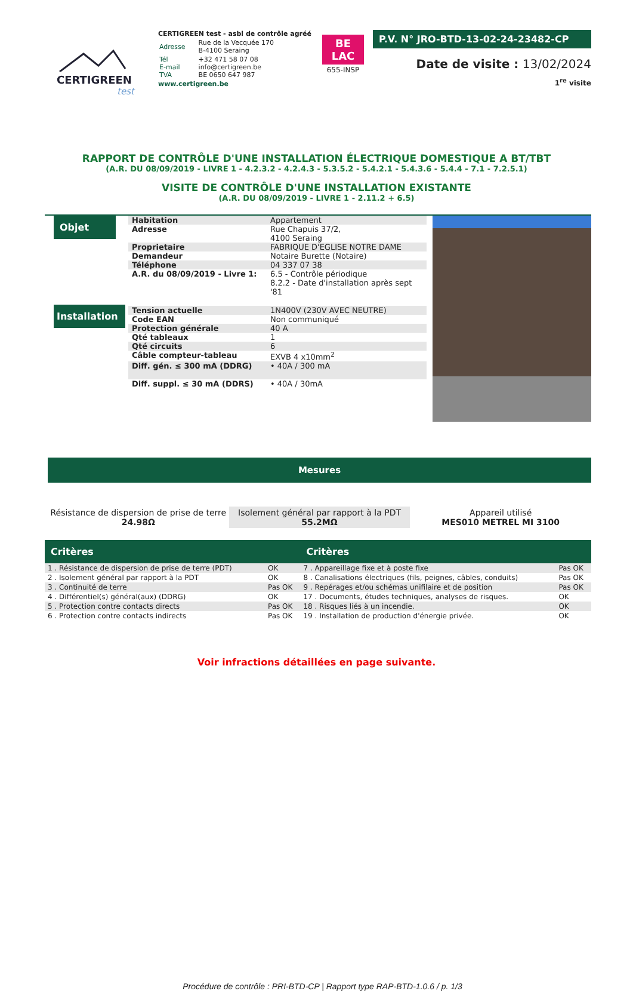CERTIGREEN
test
CERTIGREEN test - asbl de contrôle agréé
| Adresse | Rue de la Vecquée 170 B-4100 Seraing |
| Tél E-mail TVA | +32 471 58 07 08 info@certigreen.be BE 0650 647 987 |
www.certigreen.be
BE
LAC
655-INSP
P.V. N° JRO-BTD-13-02-24-23482-CP
Date de visite : 13/02/2024
1<sup>re</sup> visite
RAPPORT DE CONTRÔLE D'UNE INSTALLATION ÉLECTRIQUE DOMESTIQUE A BT/TBT
(A.R. DU 08/09/2019 - LIVRE 1 - 4.2.3.2 - 4.2.4.3 - 5.3.5.2 - 5.4.2.1 - 5.4.3.6 - 5.4.4 - 7.1 - 7.2.5.1)
VISITE DE CONTRÔLE D'UNE INSTALLATION EXISTANTE
(A.R. DU 08/09/2019 - LIVRE 1 - 2.11.2 + 6.5)
Objet
Installation
| Habitation | Appartement |
| Adresse | Rue Chapuis 37/2, 4100 Seraing |
| Proprietaire | FABRIQUE D'EGLISE NOTRE DAME |
| Demandeur | Notaire Burette (Notaire) |
| Téléphone | 04 337 07 38 |
| A.R. du 08/09/2019 - Livre 1: | 6.5 - Contrôle périodique 8.2.2 - Date d'installation après sept '81 |
| Tension actuelle | 1N400V (230V AVEC NEUTRE) |
| Code EAN | Non communiqué |
| Protection générale | 40 A |
| Qté tableaux | 1 |
| Qté circuits | 6 |
| Câble compteur-tableau | EXVB 4 x10mm<sup>2</sup> |
| Diff. gén. ≤ 300 mA (DDRG) | • 40A / 300 mA |
| Diff. suppl. ≤ 30 mA (DDRS) | • 40A / 30mA |
Mesures
Résistance de dispersion de prise de terre
24.98Ω
Isolement général par rapport à la PDT
55.2MΩ
Appareil utilisé
MES010 METREL MI 3100
| Critères | | Critères | |
| --- | --- | --- | --- |
| 1 . Résistance de dispersion de prise de terre (PDT) | OK | 7 . Appareillage fixe et à poste fixe | Pas OK |
| 2 . Isolement général par rapport à la PDT | OK | 8 . Canalisations électriques (fils, peignes, câbles, conduits) | Pas OK |
| 3 . Continuité de terre | Pas OK | 9 . Repérages et/ou schémas unifilaire et de position | Pas OK |
| 4 . Différentiel(s) général(aux) (DDRG) | OK | 17 . Documents, études techniques, analyses de risques. | OK |
| 5 . Protection contre contacts directs | Pas OK | 18 . Risques liés à un incendie. | OK |
| 6 . Protection contre contacts indirects | Pas OK | 19 . Installation de production d'énergie privée. | OK |
Voir infractions détaillées en page suivante.
Procédure de contrôle : PRI-BTD-CP | Rapport type RAP-BTD-1.0.6 / p. 1/3